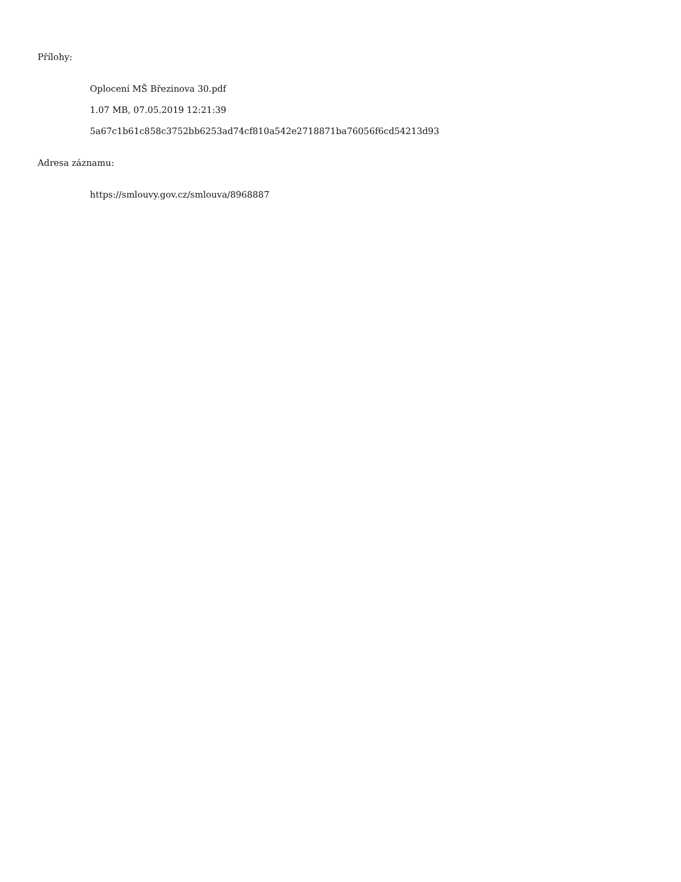Přílohy:
Oplocení MŠ Březinova 30.pdf
1.07 MB, 07.05.2019 12:21:39
5a67c1b61c858c3752bb6253ad74cf810a542e2718871ba76056f6cd54213d93
Adresa záznamu:
https://smlouvy.gov.cz/smlouva/8968887